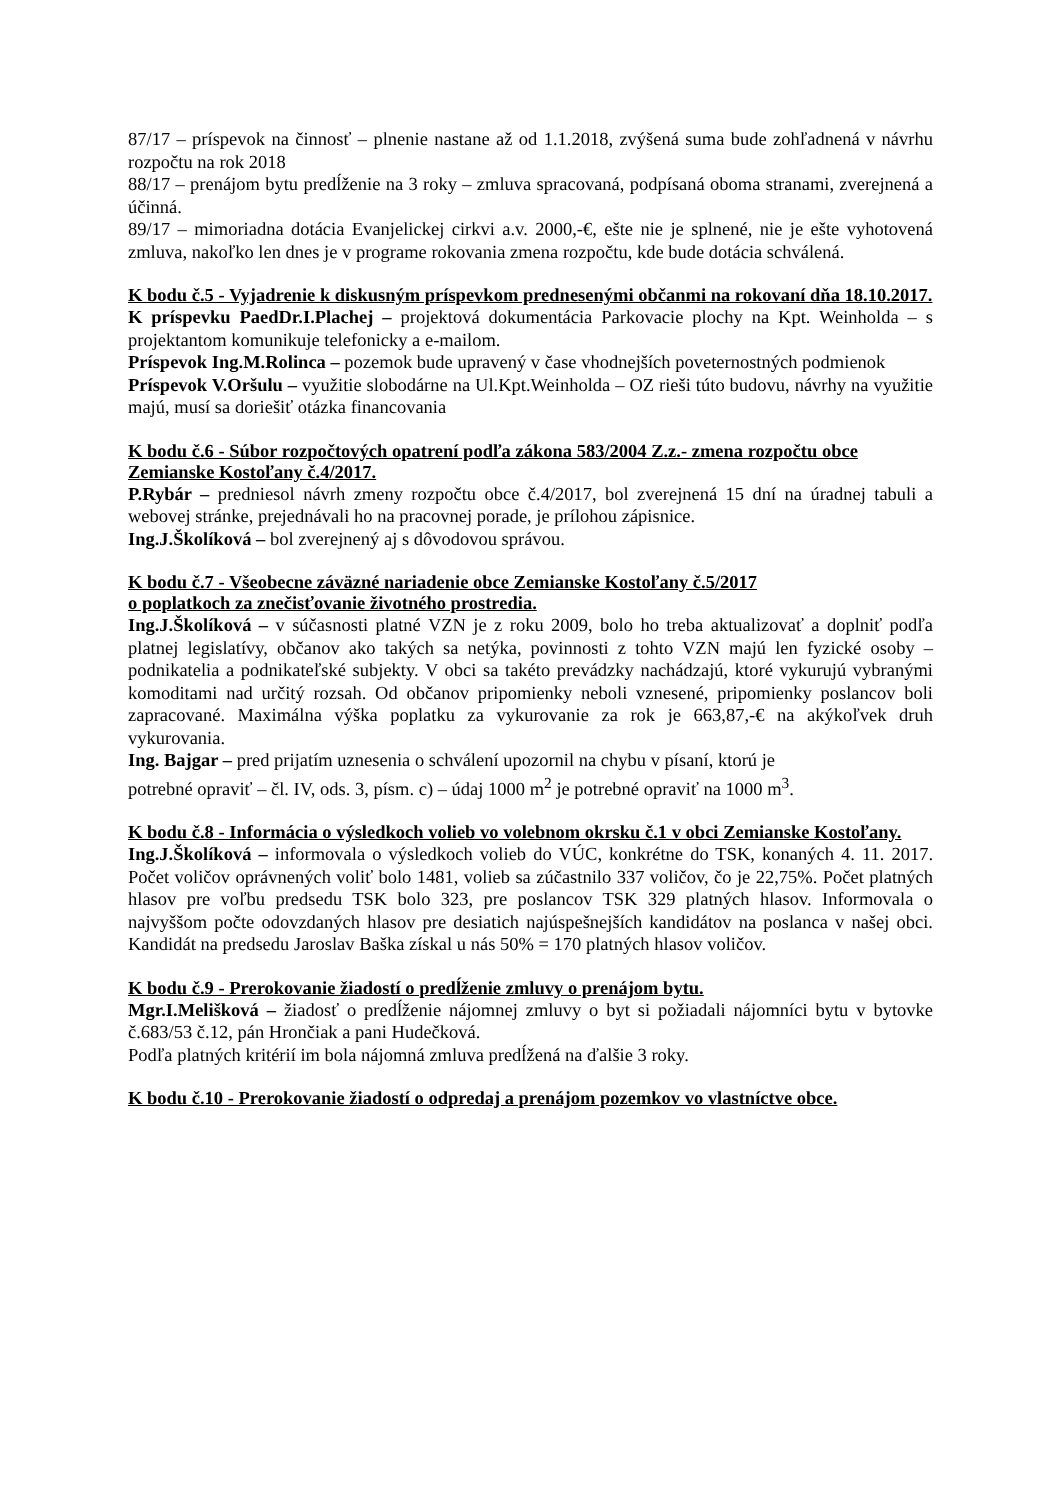87/17 – príspevok na činnosť – plnenie nastane až od 1.1.2018, zvýšená suma bude zohľadnená v návrhu rozpočtu na rok 2018
88/17 – prenájom bytu predĺženie na 3 roky – zmluva spracovaná, podpísaná oboma stranami, zverejnená a účinná.
89/17 – mimoriadna dotácia Evanjelickej cirkvi a.v. 2000,-€, ešte nie je splnené, nie je ešte vyhotovená zmluva, nakoľko len dnes je v programe rokovania zmena rozpočtu, kde bude dotácia schválená.
K bodu č.5 - Vyjadrenie k diskusným príspevkom prednesenými občanmi na rokovaní dňa 18.10.2017.
K príspevku PaedDr.I.Plachej – projektová dokumentácia Parkovacie plochy na Kpt. Weinholda – s projektantom komunikuje telefonicky a e-mailom.
Príspevok Ing.M.Rolinca – pozemok bude upravený v čase vhodnejších poveternostných podmienok
Príspevok V.Oršulu – využitie slobodárne na Ul.Kpt.Weinholda – OZ rieši túto budovu, návrhy na využitie majú, musí sa doriešiť otázka financovania
K bodu č.6 - Súbor rozpočtových opatrení podľa zákona 583/2004 Z.z.- zmena rozpočtu obce Zemianske Kostoľany č.4/2017.
P.Rybár – predniesol návrh zmeny rozpočtu obce č.4/2017, bol zverejnená 15 dní na úradnej tabuli a webovej stránke, prejednávali ho na pracovnej porade, je prílohou zápisnice.
Ing.J.Školíková – bol zverejnený aj s dôvodovou správou.
K bodu č.7 - Všeobecne záväzné nariadenie obce Zemianske Kostoľany č.5/2017
o poplatkoch za znečisťovanie životného prostredia.
Ing.J.Školíková – v súčasnosti platné VZN je z roku 2009, bolo ho treba aktualizovať a doplniť podľa platnej legislatívy, občanov ako takých sa netýka, povinnosti z tohto VZN majú len fyzické osoby – podnikatelia a podnikateľské subjekty. V obci sa takéto prevádzky nachádzajú, ktoré vykurujú vybranými komoditami nad určitý rozsah. Od občanov pripomienky neboli vznesené, pripomienky poslancov boli zapracované. Maximálna výška poplatku za vykurovanie za rok je 663,87,-€ na akýkoľvek druh vykurovania.
Ing. Bajgar – pred prijatím uznesenia o schválení upozornil na chybu v písaní, ktorú je
potrebné opraviť – čl. IV, ods. 3, písm. c) – údaj 1000 m<sup>2</sup> je potrebné opraviť na 1000 m<sup>3</sup>.
K bodu č.8 - Informácia o výsledkoch volieb vo volebnom okrsku č.1 v obci Zemianske Kostoľany.
Ing.J.Školíková – informovala o výsledkoch volieb do VÚC, konkrétne do TSK, konaných 4. 11. 2017. Počet voličov oprávnených voliť bolo 1481, volieb sa zúčastnilo 337 voličov, čo je 22,75%. Počet platných hlasov pre voľbu predsedu TSK bolo 323, pre poslancov TSK 329 platných hlasov. Informovala o najvyššom počte odovzdaných hlasov pre desiatich najúspešnejších kandidátov na poslanca v našej obci. Kandidát na predsedu Jaroslav Baška získal u nás 50% = 170 platných hlasov voličov.
K bodu č.9 - Prerokovanie žiadostí o predĺženie zmluvy o prenájom bytu.
Mgr.I.Melišková – žiadosť o predĺženie nájomnej zmluvy o byt si požiadali nájomníci bytu v bytovke č.683/53 č.12, pán Hrončiak a pani Hudečková.
Podľa platných kritérií im bola nájomná zmluva predĺžená na ďalšie 3 roky.
K bodu č.10 - Prerokovanie žiadostí o odpredaj a prenájom pozemkov vo vlastníctve obce.